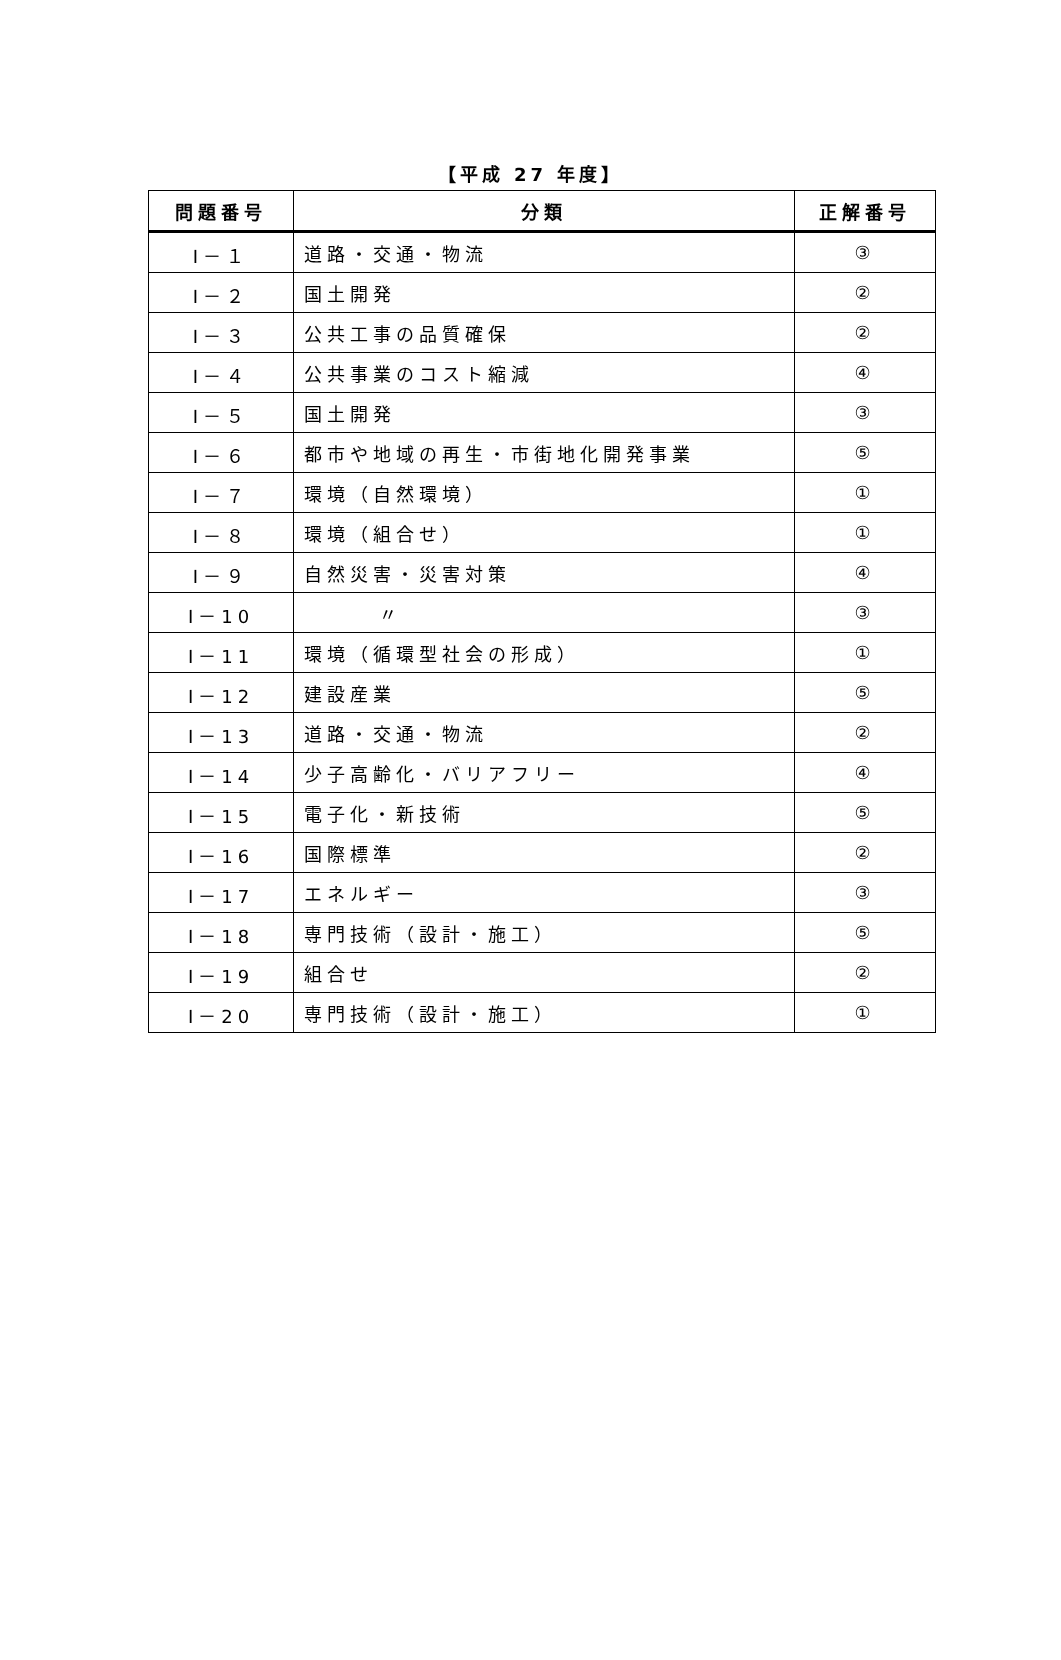【平成 27 年度】
| 問題番号 | 分類 | 正解番号 |
| --- | --- | --- |
| Ⅰ－１ | 道路・交通・物流 | ③ |
| Ⅰ－２ | 国土開発 | ② |
| Ⅰ－３ | 公共工事の品質確保 | ② |
| Ⅰ－４ | 公共事業のコスト縮減 | ④ |
| Ⅰ－５ | 国土開発 | ③ |
| Ⅰ－６ | 都市や地域の再生・市街地化開発事業 | ⑤ |
| Ⅰ－７ | 環境（自然環境） | ① |
| Ⅰ－８ | 環境（組合せ） | ① |
| Ⅰ－９ | 自然災害・災害対策 | ④ |
| Ⅰ－10 | 〃 | ③ |
| Ⅰ－11 | 環境（循環型社会の形成） | ① |
| Ⅰ－12 | 建設産業 | ⑤ |
| Ⅰ－13 | 道路・交通・物流 | ② |
| Ⅰ－14 | 少子高齢化・バリアフリー | ④ |
| Ⅰ－15 | 電子化・新技術 | ⑤ |
| Ⅰ－16 | 国際標準 | ② |
| Ⅰ－17 | エネルギー | ③ |
| Ⅰ－18 | 専門技術（設計・施工） | ⑤ |
| Ⅰ－19 | 組合せ | ② |
| Ⅰ－20 | 専門技術（設計・施工） | ① |